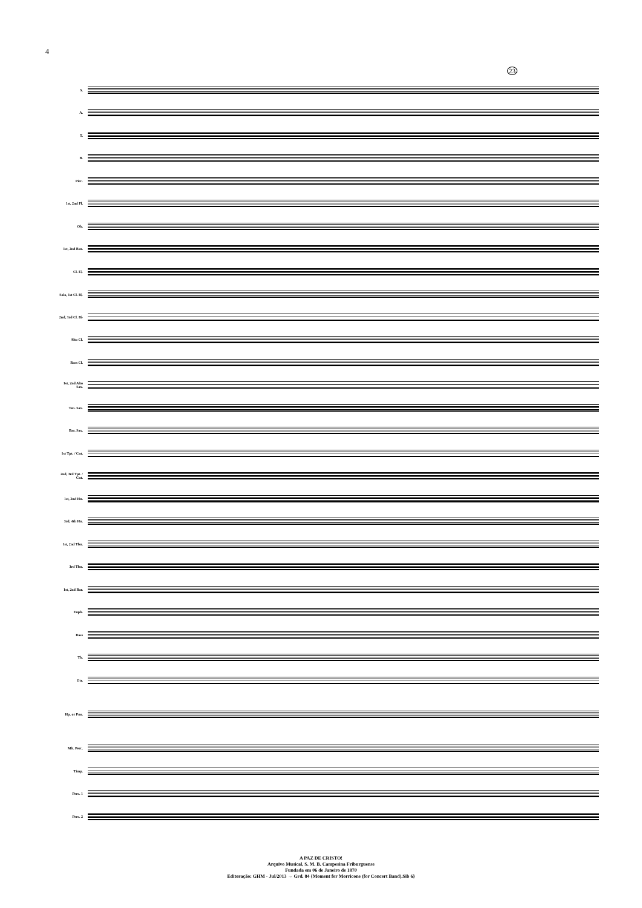4
23
S.
A.
T.
B.
Picc.
1st, 2nd Fl.
Ob.
1st, 2nd Bsn.
Cl. E♭
Solo, 1st Cl. B♭
2nd, 3rd Cl. B♭
Alto Cl.
Bass Cl.
1st, 2nd Alto Sax.
Ten. Sax.
Bar. Sax.
1st Tpt. / Cnt.
2nd, 3rd Tpt. / Cnt.
1st, 2nd Hn.
3rd, 4th Hn.
1st, 2nd Tbn.
3rd Tbn.
1st, 2nd Bar.
Euph.
Bass
Tb.
Gtr.
Hp. or Pno.
Mlt. Perc.
Timp.
Perc. 1
Perc. 2
A PAZ DE CRISTO!
Arquivo Musical, S. M. B. Campesina Friburguense
Fundada em 06 de Janeiro de 1870
Editoração: GHM - Jul/2013 → Grd. 84 {Moment for Morricone (for Concert Band).Sib 6}